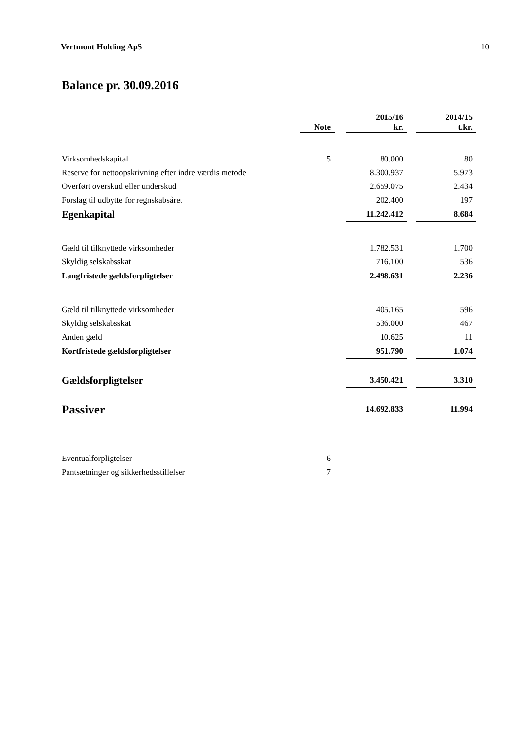Vertmont Holding ApS 10
Balance pr. 30.09.2016
| | Note | | 2015/16 kr. | | 2014/15 t.kr. |
| --- | --- | --- | --- | --- | --- |
| Virksomhedskapital | 5 | | 80.000 | | 80 |
| Reserve for nettoopskrivning efter indre værdis metode | | | 8.300.937 | | 5.973 |
| Overført overskud eller underskud | | | 2.659.075 | | 2.434 |
| Forslag til udbytte for regnskabsåret | | | 202.400 | | 197 |
| Egenkapital | | | 11.242.412 | | 8.684 |
| Gæld til tilknyttede virksomheder | | | 1.782.531 | | 1.700 |
| Skyldig selskabsskat | | | 716.100 | | 536 |
| Langfristede gældsforpligtelser | | | 2.498.631 | | 2.236 |
| Gæld til tilknyttede virksomheder | | | 405.165 | | 596 |
| Skyldig selskabsskat | | | 536.000 | | 467 |
| Anden gæld | | | 10.625 | | 11 |
| Kortfristede gældsforpligtelser | | | 951.790 | | 1.074 |
| Gældsforpligtelser | | | 3.450.421 | | 3.310 |
| Passiver | | | 14.692.833 | | 11.994 |
| Eventualforpligtelser | 6 | | | | |
| Pantsætninger og sikkerhedsstillelser | 7 | | | | |